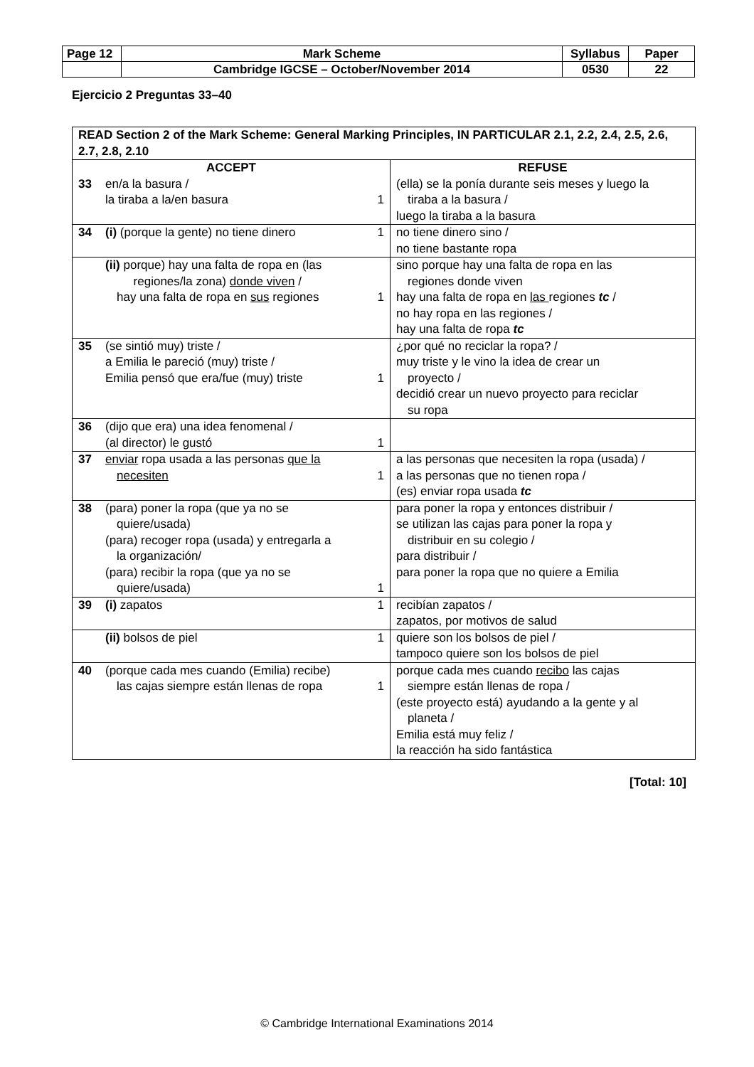| Page 12 | Mark Scheme | Syllabus | Paper |
| | Cambridge IGCSE – October/November 2014 | 0530 | 22 |
Ejercicio 2 Preguntas 33–40
| READ Section 2 of the Mark Scheme: General Marking Principles, IN PARTICULAR 2.1, 2.2, 2.4, 2.5, 2.6, 2.7, 2.8, 2.10 | |
| ACCEPT 33 en/a la basura / la tiraba a la/en basura 1 | REFUSE (ella) se la ponía durante seis meses y luego la tiraba a la basura / luego la tiraba a la basura |
| 34 (i) (porque la gente) no tiene dinero 1 | no tiene dinero sino / no tiene bastante ropa |
| (ii) porque) hay una falta de ropa en (las regiones/la zona) donde viven / hay una falta de ropa en sus regiones 1 | sino porque hay una falta de ropa en las regiones donde viven hay una falta de ropa en las regiones tc / no hay ropa en las regiones / hay una falta de ropa tc |
| 35 (se sintió muy) triste / a Emilia le pareció (muy) triste / Emilia pensó que era/fue (muy) triste 1 | ¿por qué no reciclar la ropa? / muy triste y le vino la idea de crear un proyecto / decidió crear un nuevo proyecto para reciclar su ropa |
| 36 (dijo que era) una idea fenomenal / (al director) le gustó 1 | |
| 37 enviar ropa usada a las personas que la necesiten 1 | a las personas que necesiten la ropa (usada) / a las personas que no tienen ropa / (es) enviar ropa usada tc |
| 38 (para) poner la ropa (que ya no se quiere/usada) (para) recoger ropa (usada) y entregarla a la organización/ (para) recibir la ropa (que ya no se quiere/usada) 1 | para poner la ropa y entonces distribuir / se utilizan las cajas para poner la ropa y distribuir en su colegio / para distribuir / para poner la ropa que no quiere a Emilia |
| 39 (i) zapatos 1 | recibían zapatos / zapatos, por motivos de salud |
| (ii) bolsos de piel 1 | quiere son los bolsos de piel / tampoco quiere son los bolsos de piel |
| 40 (porque cada mes cuando (Emilia) recibe) las cajas siempre están llenas de ropa 1 | porque cada mes cuando recibo las cajas siempre están llenas de ropa / (este proyecto está) ayudando a la gente y al planeta / Emilia está muy feliz / la reacción ha sido fantástica |
[Total: 10]
© Cambridge International Examinations 2014